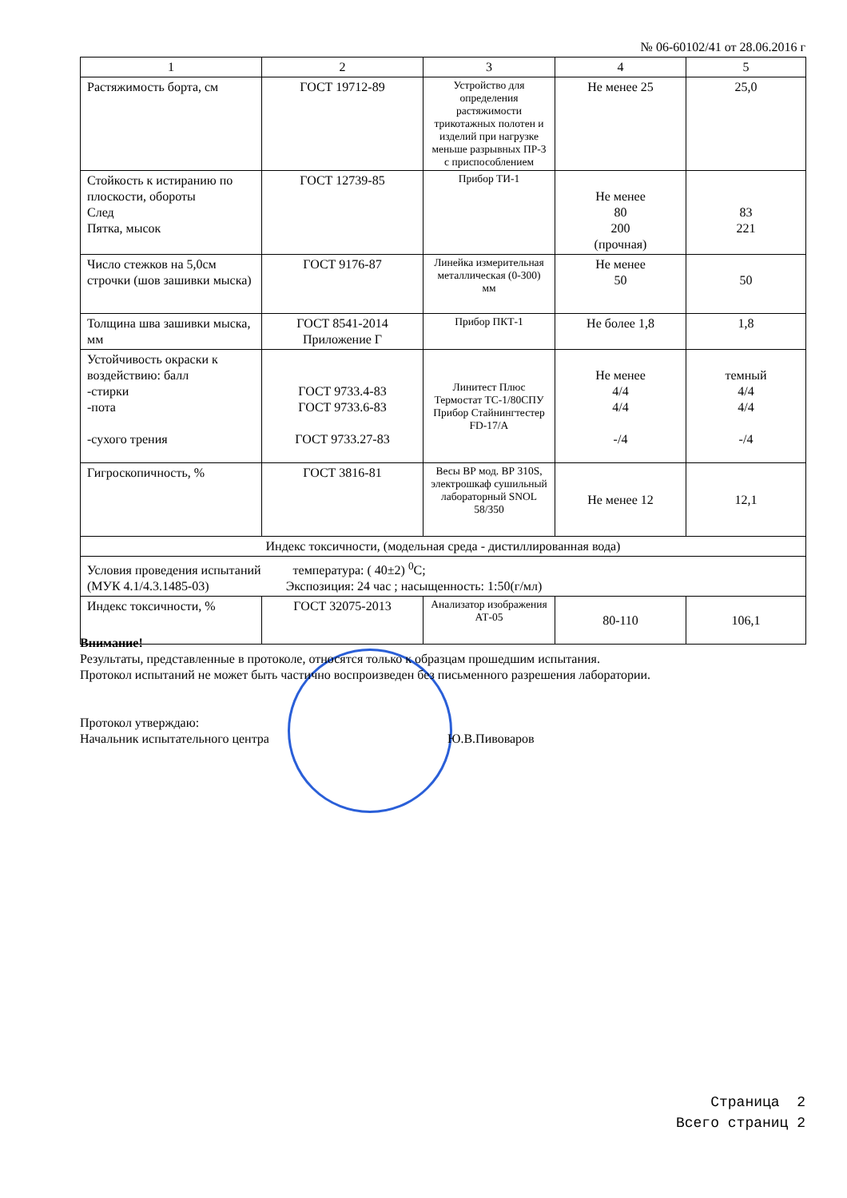№ 06-60102/41 от 28.06.2016 г
| 1 | 2 | 3 | 4 | 5 |
| Растяжимость борта, см | ГОСТ 19712-89 | Устройство для определения растяжимости трикотажных полотен и изделий при нагрузке меньше разрывных ПР-3 с приспособлением | Не менее 25 | 25,0 |
| Стойкость к истиранию по плоскости, обороты След Пятка, мысок | ГОСТ 12739-85 | Прибор ТИ-1 | Не менее 80 200 (прочная) | 83 221 |
| Число стежков на 5,0см строчки (шов зашивки мыска) | ГОСТ 9176-87 | Линейка измерительная металлическая (0-300) мм | Не менее 50 | 50 |
| Толщина шва зашивки мыска, мм | ГОСТ 8541-2014 Приложение Г | Прибор ПКТ-1 | Не более 1,8 | 1,8 |
| Устойчивость окраски к воздействию: балл -стирки -пота -сухого трения | ГОСТ 9733.4-83 ГОСТ 9733.6-83 ГОСТ 9733.27-83 | Линитест Плюс Термостат ТС-1/80СПУ Прибор Стайнингтестер FD-17/А | Не менее 4/4 4/4 -/4 | темный 4/4 4/4 -/4 |
| Гигроскопичность, % | ГОСТ 3816-81 | Весы ВР мод. ВР 310S, электрошкаф сушильный лабораторный SNOL 58/350 | Не менее 12 | 12,1 |
| Индекс токсичности, (модельная среда - дистиллированная вода) | | | | |
| Условия проведения испытаний температура: ( 40±2) <sup>0</sup>С; (МУК 4.1/4.3.1485-03) Экспозиция: 24 час ; насыщенность: 1:50(г/мл) | | | | |
| Индекс токсичности, % | ГОСТ 32075-2013 | Анализатор изображения АТ-05 | 80-110 | 106,1 |
Внимание!
Результаты, представленные в протоколе, относятся только к образцам прошедшим испытания.
Протокол испытаний не может быть частично воспроизведен без письменного разрешения лаборатории.
Протокол утверждаю:
Начальник испытательного центра Ю.В.Пивоваров
Страница 2
Всего страниц 2